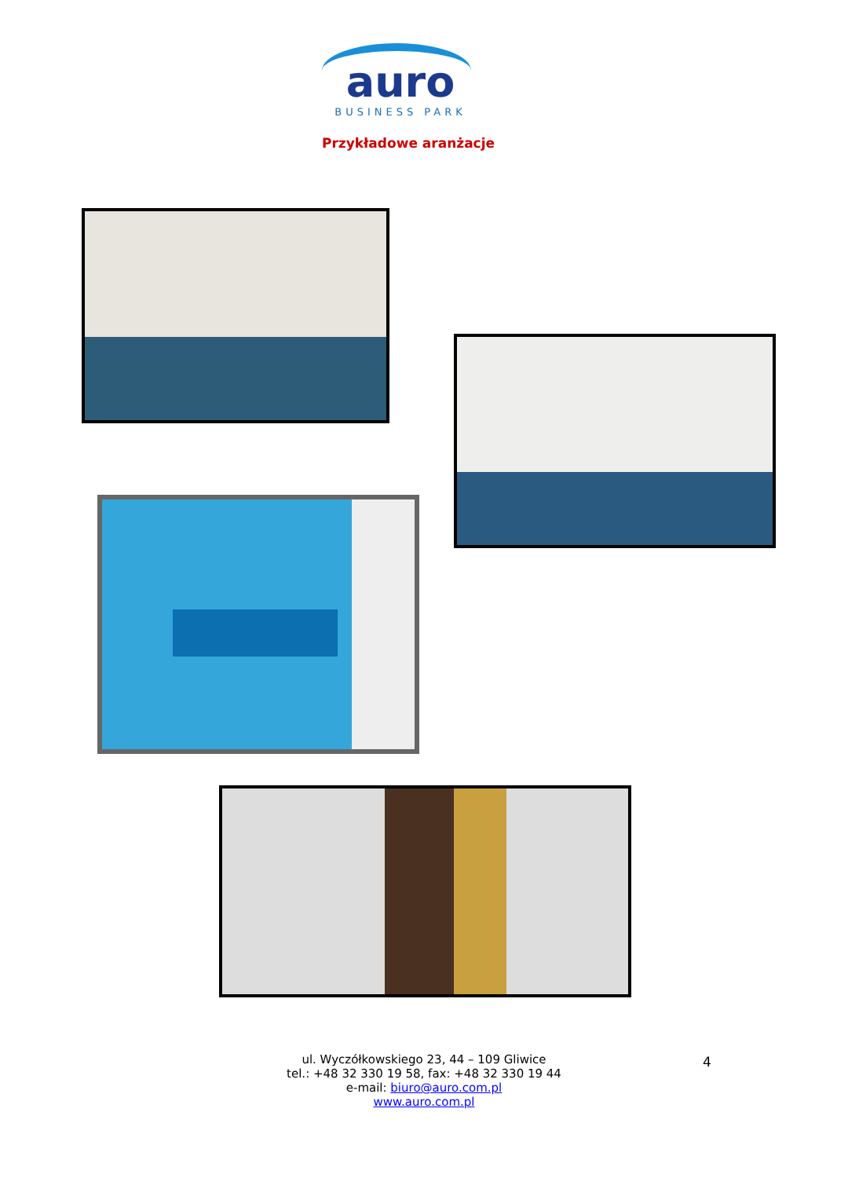auro
BUSINESS PARK
Przykładowe aranżacje
ul. Wyczółkowskiego 23, 44 – 109 Gliwice
tel.: +48 32 330 19 58, fax: +48 32 330 19 44
e-mail: biuro@auro.com.pl
www.auro.com.pl
4